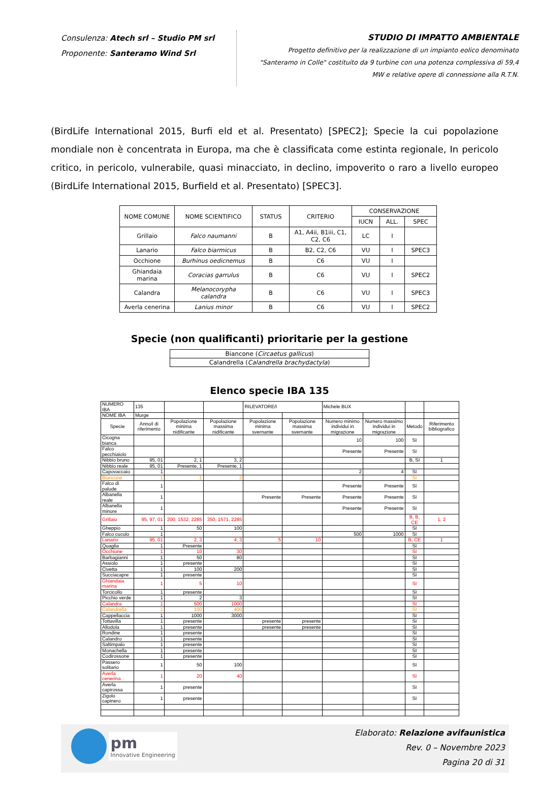Consulenza: Atech srl – Studio PM srl
Proponente: Santeramo Wind Srl
STUDIO DI IMPATTO AMBIENTALE
Progetto definitivo per la realizzazione di un impianto eolico denominato
"Santeramo in Colle" costituito da 9 turbine con una potenza complessiva di 59,4
MW e relative opere di connessione alla R.T.N.
(BirdLife International 2015, Burfi eld et al. Presentato) [SPEC2]; Specie la cui popolazione mondiale non è concentrata in Europa, ma che è classificata come estinta regionale, In pericolo critico, in pericolo, vulnerabile, quasi minacciato, in declino, impoverito o raro a livello europeo (BirdLife International 2015, Burfield et al. Presentato) [SPEC3].
| NOME COMUNE | NOME SCIENTIFICO | STATUS | CRITERIO | CONSERVAZIONE | | |
| --- | --- | --- | --- | --- | --- | --- |
| | | | | IUCN | ALL. | SPEC |
| Grillaio | Falco naumanni | B | A1, A4ii, B1iii, C1, C2, C6 | LC | I | |
| Lanario | Falco biarmicus | B | B2, C2, C6 | VU | I | SPEC3 |
| Occhione | Burhinus oedicnemus | B | C6 | VU | I | |
| Ghiandaia marina | Coracias garrulus | B | C6 | VU | I | SPEC2 |
| Calandra | Melanocorypha calandra | B | C6 | VU | I | SPEC3 |
| Averla cenerina | Lanius minor | B | C6 | VU | I | SPEC2 |
Specie (non qualificanti) prioritarie per la gestione
| Biancone ( Circaetus gallicus ) |
| Calandrella ( Calandrella brachydactyla ) |
Elenco specie IBA 135
| NUMERO IBA | 135 | | | RILEVATORE/I | | Michele BUX | | | |
| NOME IBA | Murge | | | | | | | | |
| Specie | Anno/i di riferimento | Popolazione minima nidificante | Popolazione massima nidificante | Popolazione minima svernante | Popolazione massima svernante | Numero minimo individui in migrazione | Numero massimo individui in migrazione | Metodo | Riferimento bibliografico |
| Cicogna bianca | | | | | | 10 | 100 | SI | |
| Falco pecchiaiolo | | | | | | Presente | Presente | SI | |
| Nibbio bruno | 95, 01 | 2, 1 | 3, 2 | | | | | B, SI | 1 |
| Nibbio reale | 95, 01 | Presente, 1 | Presente, 1 | | | | | | |
| Capovaccaio | 1 | | | | | 2 | 4 | SI | |
| Biancone | 1 | 1 | 2 | | | | | SI | |
| Falco di palude | 1 | | | | | Presente | Presente | SI | |
| Albanella reale | 1 | | | Presente | Presente | Presente | Presente | SI | |
| Albanella minore | 1 | | | | | Presente | Presente | SI | |
| Grillaio | 95, 97, 01 | 200, 1532, 2285 | 350, 1571, 2285 | | | | | B, B, CE | 1, 2 |
| Gheppio | 1 | 50 | 100 | | | | | SI | |
| Falco cuculo | 1 | | | | | 500 | 1000 | SI | |
| Lanario | 95, 01 | 2, 3 | 4, 3 | 5 | 10 | | | B, CE | 1 |
| Quaglia | 1 | Presente | | | | | | SI | |
| Occhione | 1 | 10 | 30 | | | | | SI | |
| Barbagianni | 1 | 50 | 80 | | | | | SI | |
| Assiolo | 1 | presente | | | | | | SI | |
| Civetta | 1 | 100 | 200 | | | | | SI | |
| Succiacapre | 1 | presente | | | | | | SI | |
| Ghiandaia marina | 1 | 5 | 10 | | | | | SI | |
| Torcicollo | 1 | presente | | | | | | SI | |
| Picchio verde | 1 | 2 | 3 | | | | | SI | |
| Calandra | 1 | 500 | 1000 | | | | | SI | |
| Calandrella | 1 | 100 | 400 | | | | | SI | |
| Cappellaccia | 1 | 1000 | 3000 | | | | | SI | |
| Tottavilla | 1 | presente | | presente | presente | | | SI | |
| Allodola | 1 | presente | | presente | presente | | | SI | |
| Rondine | 1 | presente | | | | | | SI | |
| Calandro | 1 | presente | | | | | | SI | |
| Saltimpalo | 1 | presente | | | | | | SI | |
| Monachella | 1 | presente | | | | | | SI | |
| Codirossone | 1 | presente | | | | | | SI | |
| Passero solitario | 1 | 50 | 100 | | | | | SI | |
| Averla cenerina | 1 | 20 | 40 | | | | | SI | |
| Averla capirossa | 1 | presente | | | | | | SI | |
| Zigolo capinero | 1 | presente | | | | | | SI | |
pm
Innovative Engineering
Elaborato: Relazione avifaunistica
Rev. 0 – Novembre 2023
Pagina 20 di 31